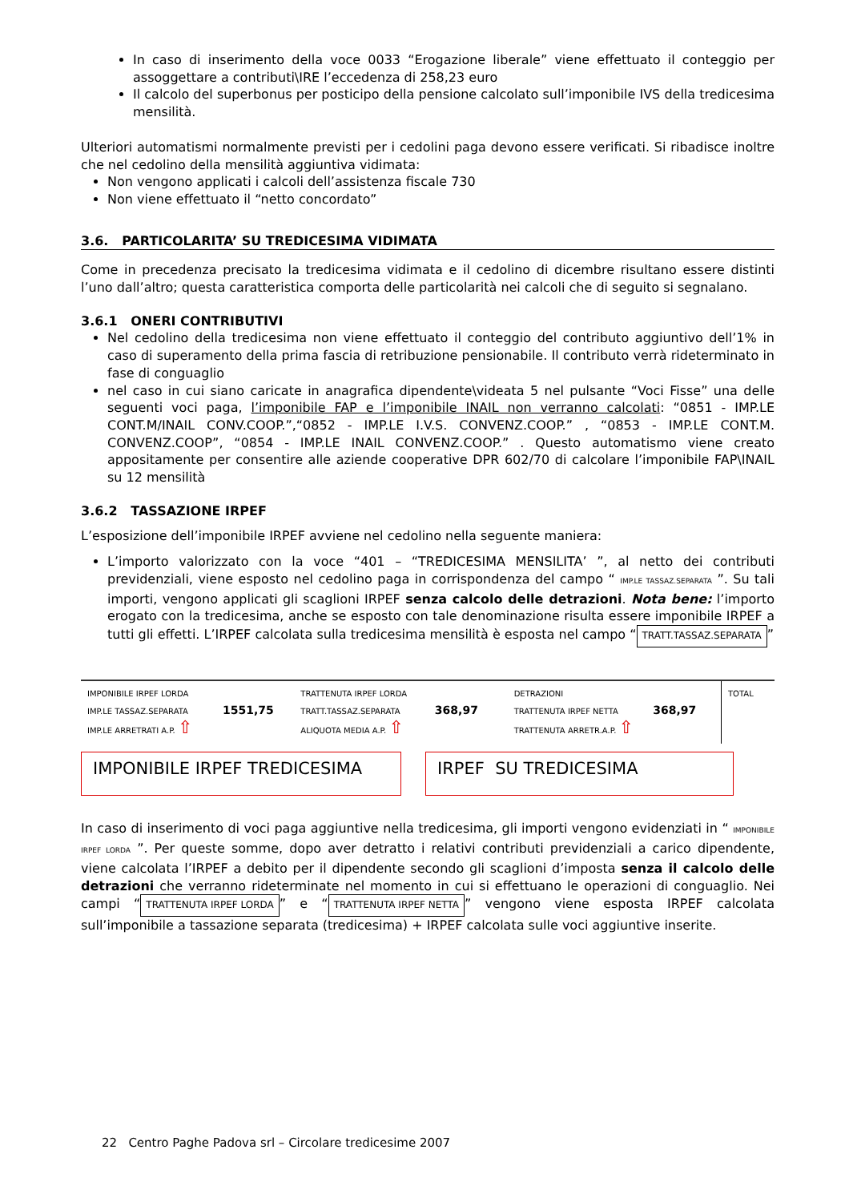In caso di inserimento della voce 0033 “Erogazione liberale” viene effettuato il conteggio per assoggettare a contributi\IRE l’eccedenza di 258,23 euro
Il calcolo del superbonus per posticipo della pensione calcolato sull’imponibile IVS della tredicesima mensilità.
Ulteriori automatismi normalmente previsti per i cedolini paga devono essere verificati. Si ribadisce inoltre che nel cedolino della mensilità aggiuntiva vidimata:
Non vengono applicati i calcoli dell’assistenza fiscale 730
Non viene effettuato il “netto concordato”
3.6. PARTICOLARITA’ SU TREDICESIMA VIDIMATA
Come in precedenza precisato la tredicesima vidimata e il cedolino di dicembre risultano essere distinti l’uno dall’altro; questa caratteristica comporta delle particolarità nei calcoli che di seguito si segnalano.
3.6.1 ONERI CONTRIBUTIVI
Nel cedolino della tredicesima non viene effettuato il conteggio del contributo aggiuntivo dell’1% in caso di superamento della prima fascia di retribuzione pensionabile. Il contributo verrà rideterminato in fase di conguaglio
nel caso in cui siano caricate in anagrafica dipendente\videata 5 nel pulsante “Voci Fisse” una delle seguenti voci paga, l’imponibile FAP e l’imponibile INAIL non verranno calcolati: “0851 - IMP.LE CONT.M/INAIL CONV.COOP.”,“0852 - IMP.LE I.V.S. CONVENZ.COOP.” , “0853 - IMP.LE CONT.M. CONVENZ.COOP”, “0854 - IMP.LE INAIL CONVENZ.COOP.” . Questo automatismo viene creato appositamente per consentire alle aziende cooperative DPR 602/70 di calcolare l’imponibile FAP\INAIL su 12 mensilità
3.6.2 TASSAZIONE IRPEF
L’esposizione dell’imponibile IRPEF avviene nel cedolino nella seguente maniera:
L’importo valorizzato con la voce “401 – “TREDICESIMA MENSILITA’ ”, al netto dei contributi previdenziali, viene esposto nel cedolino paga in corrispondenza del campo “ IMP.LE TASSAZ.SEPARATA ”. Su tali importi, vengono applicati gli scaglioni IRPEF senza calcolo delle detrazioni. Nota bene: l’importo erogato con la tredicesima, anche se esposto con tale denominazione risulta essere imponibile IRPEF a tutti gli effetti. L’IRPEF calcolata sulla tredicesima mensilità è esposta nel campo “TRATT.TASSAZ.SEPARATA”
IMPONIBILE IRPEF LORDA
IMP.LE TASSAZ.SEPARATA 1551,75
IMP.LE ARRETRATI A.P. ⇧
TRATTENUTA IRPEF LORDA
TRATT.TASSAZ.SEPARATA 368,97
ALIQUOTA MEDIA A.P. ⇧
DETRAZIONI
TRATTENUTA IRPEF NETTA 368,97
TRATTENUTA ARRETR.A.P. ⇧
TOTAL
IMPONIBILE IRPEF TREDICESIMA IRPEF SU TREDICESIMA
In caso di inserimento di voci paga aggiuntive nella tredicesima, gli importi vengono evidenziati in “ IMPONIBILE IRPEF LORDA ”. Per queste somme, dopo aver detratto i relativi contributi previdenziali a carico dipendente, viene calcolata l’IRPEF a debito per il dipendente secondo gli scaglioni d’imposta senza il calcolo delle detrazioni che verranno rideterminate nel momento in cui si effettuano le operazioni di conguaglio. Nei campi “TRATTENUTA IRPEF LORDA” e “TRATTENUTA IRPEF NETTA” vengono viene esposta IRPEF calcolata sull’imponibile a tassazione separata (tredicesima) + IRPEF calcolata sulle voci aggiuntive inserite.
22 Centro Paghe Padova srl – Circolare tredicesime 2007